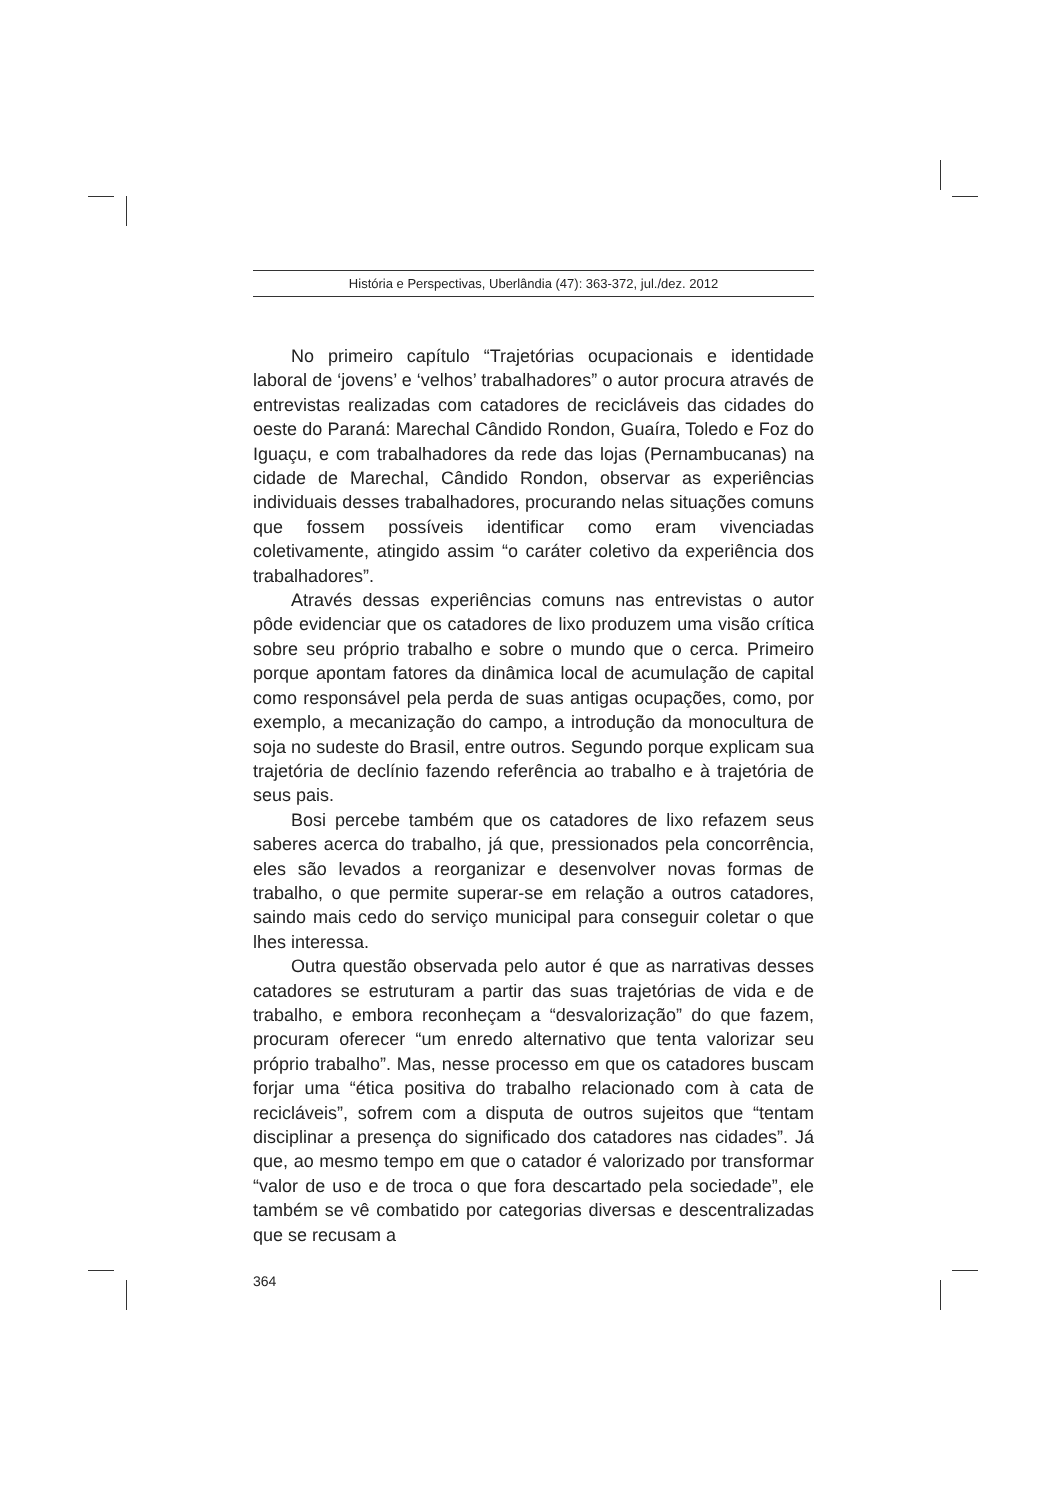História e Perspectivas, Uberlândia (47): 363-372, jul./dez. 2012
No primeiro capítulo “Trajetórias ocupacionais e identidade laboral de ‘jovens’ e ‘velhos’ trabalhadores” o autor procura através de entrevistas realizadas com catadores de recicláveis das cidades do oeste do Paraná: Marechal Cândido Rondon, Guaíra, Toledo e Foz do Iguaçu, e com trabalhadores da rede das lojas (Pernambucanas) na cidade de Marechal, Cândido Rondon, observar as experiências individuais desses trabalhadores, procurando nelas situações comuns que fossem possíveis identificar como eram vivenciadas coletivamente, atingido assim “o caráter coletivo da experiência dos trabalhadores”.
Através dessas experiências comuns nas entrevistas o autor pôde evidenciar que os catadores de lixo produzem uma visão crítica sobre seu próprio trabalho e sobre o mundo que o cerca. Primeiro porque apontam fatores da dinâmica local de acumulação de capital como responsável pela perda de suas antigas ocupações, como, por exemplo, a mecanização do campo, a introdução da monocultura de soja no sudeste do Brasil, entre outros. Segundo porque explicam sua trajetória de declínio fazendo referência ao trabalho e à trajetória de seus pais.
Bosi percebe também que os catadores de lixo refazem seus saberes acerca do trabalho, já que, pressionados pela concorrência, eles são levados a reorganizar e desenvolver novas formas de trabalho, o que permite superar-se em relação a outros catadores, saindo mais cedo do serviço municipal para conseguir coletar o que lhes interessa.
Outra questão observada pelo autor é que as narrativas desses catadores se estruturam a partir das suas trajetórias de vida e de trabalho, e embora reconheçam a “desvalorização” do que fazem, procuram oferecer “um enredo alternativo que tenta valorizar seu próprio trabalho”. Mas, nesse processo em que os catadores buscam forjar uma “ética positiva do trabalho relacionado com à cata de recicláveis”, sofrem com a disputa de outros sujeitos que “tentam disciplinar a presença do significado dos catadores nas cidades”. Já que, ao mesmo tempo em que o catador é valorizado por transformar “valor de uso e de troca o que fora descartado pela sociedade”, ele também se vê combatido por categorias diversas e descentralizadas que se recusam a
364